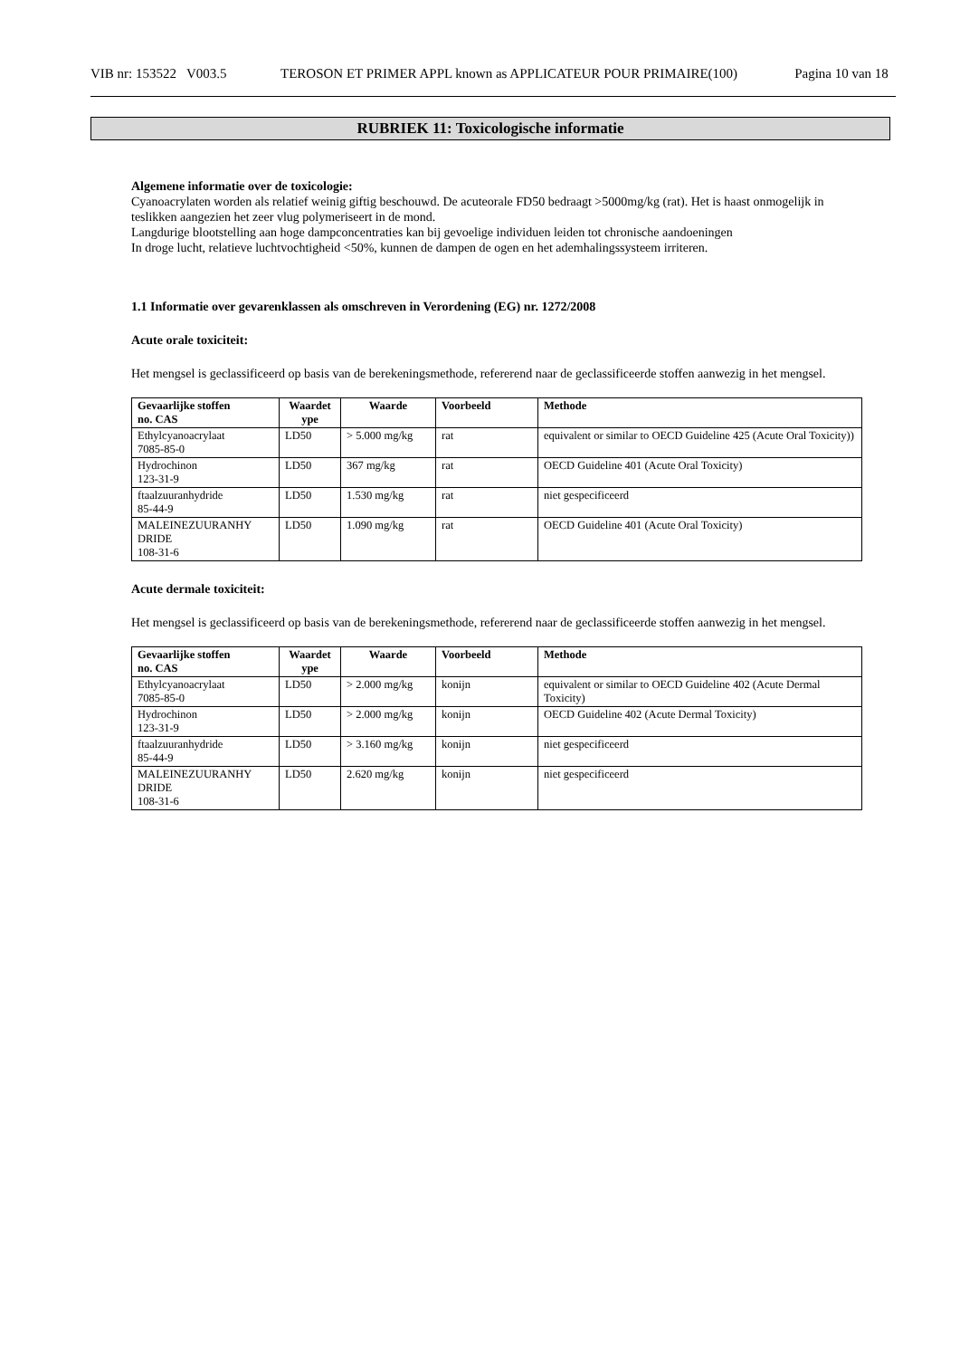VIB nr: 153522 V003.5 TEROSON ET PRIMER APPL known as APPLICATEUR POUR PRIMAIRE(100) Pagina 10 van 18
RUBRIEK 11: Toxicologische informatie
Algemene informatie over de toxicologie:
Cyanoacrylaten worden als relatief weinig giftig beschouwd. De acuteorale FD50 bedraagt >5000mg/kg (rat). Het is haast onmogelijk in teslikken aangezien het zeer vlug polymeriseert in de mond.
Langdurige blootstelling aan hoge dampconcentraties kan bij gevoelige individuen leiden tot chronische aandoeningen
In droge lucht, relatieve luchtvochtigheid <50%, kunnen de dampen de ogen en het ademhalingssysteem irriteren.
1.1 Informatie over gevarenklassen als omschreven in Verordening (EG) nr. 1272/2008
Acute orale toxiciteit:
Het mengsel is geclassificeerd op basis van de berekeningsmethode, refererend naar de geclassificeerde stoffen aanwezig in het mengsel.
| Gevaarlijke stoffen no. CAS | Waardet ype | Waarde | Voorbeeld | Methode |
| --- | --- | --- | --- | --- |
| Ethylcyanoacrylaat 7085-85-0 | LD50 | > 5.000 mg/kg | rat | equivalent or similar to OECD Guideline 425 (Acute Oral Toxicity)) |
| Hydrochinon 123-31-9 | LD50 | 367 mg/kg | rat | OECD Guideline 401 (Acute Oral Toxicity) |
| ftaalzuuranhydride 85-44-9 | LD50 | 1.530 mg/kg | rat | niet gespecificeerd |
| MALEINEZUURANHY DRIDE 108-31-6 | LD50 | 1.090 mg/kg | rat | OECD Guideline 401 (Acute Oral Toxicity) |
Acute dermale toxiciteit:
Het mengsel is geclassificeerd op basis van de berekeningsmethode, refererend naar de geclassificeerde stoffen aanwezig in het mengsel.
| Gevaarlijke stoffen no. CAS | Waardet ype | Waarde | Voorbeeld | Methode |
| --- | --- | --- | --- | --- |
| Ethylcyanoacrylaat 7085-85-0 | LD50 | > 2.000 mg/kg | konijn | equivalent or similar to OECD Guideline 402 (Acute Dermal Toxicity) |
| Hydrochinon 123-31-9 | LD50 | > 2.000 mg/kg | konijn | OECD Guideline 402 (Acute Dermal Toxicity) |
| ftaalzuuranhydride 85-44-9 | LD50 | > 3.160 mg/kg | konijn | niet gespecificeerd |
| MALEINEZUURANHY DRIDE 108-31-6 | LD50 | 2.620 mg/kg | konijn | niet gespecificeerd |